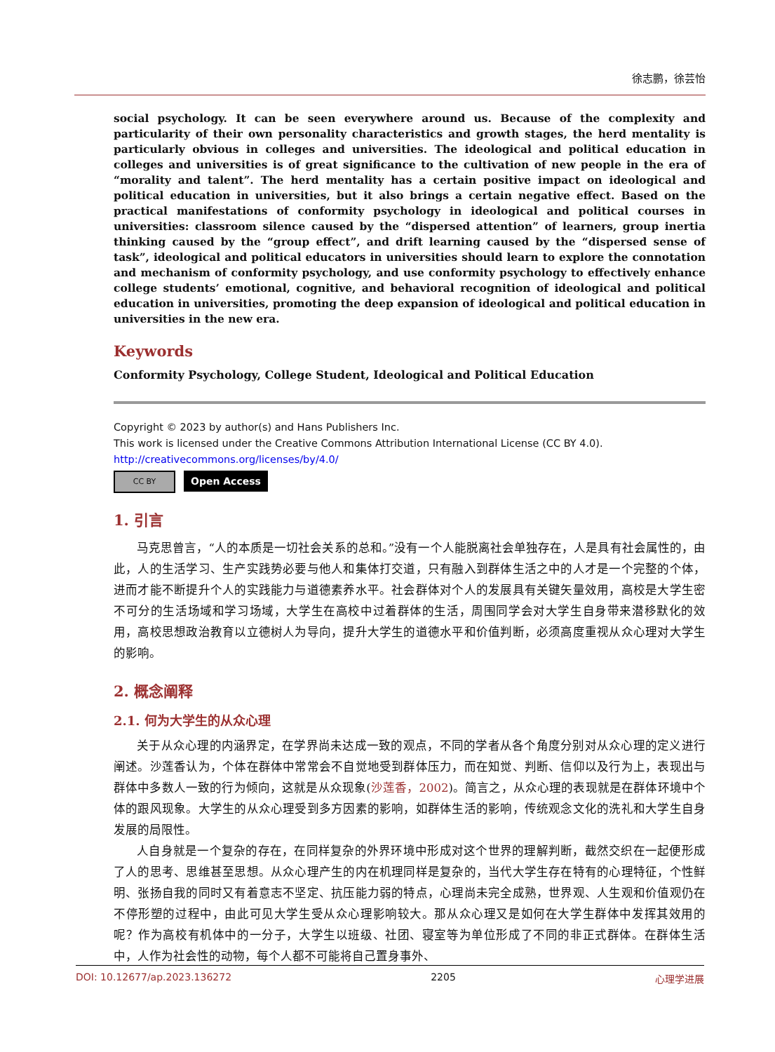徐志鹏，徐芸怡
social psychology. It can be seen everywhere around us. Because of the complexity and particularity of their own personality characteristics and growth stages, the herd mentality is particularly obvious in colleges and universities. The ideological and political education in colleges and universities is of great significance to the cultivation of new people in the era of “morality and talent”. The herd mentality has a certain positive impact on ideological and political education in universities, but it also brings a certain negative effect. Based on the practical manifestations of conformity psychology in ideological and political courses in universities: classroom silence caused by the “dispersed attention” of learners, group inertia thinking caused by the “group effect”, and drift learning caused by the “dispersed sense of task”, ideological and political educators in universities should learn to explore the connotation and mechanism of conformity psychology, and use conformity psychology to effectively enhance college students’ emotional, cognitive, and behavioral recognition of ideological and political education in universities, promoting the deep expansion of ideological and political education in universities in the new era.
Keywords
Conformity Psychology, College Student, Ideological and Political Education
Copyright © 2023 by author(s) and Hans Publishers Inc.
This work is licensed under the Creative Commons Attribution International License (CC BY 4.0).
http://creativecommons.org/licenses/by/4.0/
CC BY
Open Access
1. 引言
马克思曾言，“人的本质是一切社会关系的总和。”没有一个人能脱离社会单独存在，人是具有社会属性的，由此，人的生活学习、生产实践势必要与他人和集体打交道，只有融入到群体生活之中的人才是一个完整的个体，进而才能不断提升个人的实践能力与道德素养水平。社会群体对个人的发展具有关键矢量效用，高校是大学生密不可分的生活场域和学习场域，大学生在高校中过着群体的生活，周围同学会对大学生自身带来潜移默化的效用，高校思想政治教育以立德树人为导向，提升大学生的道德水平和价值判断，必须高度重视从众心理对大学生的影响。
2. 概念阐释
2.1. 何为大学生的从众心理
关于从众心理的内涵界定，在学界尚未达成一致的观点，不同的学者从各个角度分别对从众心理的定义进行阐述。沙莲香认为，个体在群体中常常会不自觉地受到群体压力，而在知觉、判断、信仰以及行为上，表现出与群体中多数人一致的行为倾向，这就是从众现象(沙莲香，2002)。简言之，从众心理的表现就是在群体环境中个体的跟风现象。大学生的从众心理受到多方因素的影响，如群体生活的影响，传统观念文化的洗礼和大学生自身发展的局限性。
人自身就是一个复杂的存在，在同样复杂的外界环境中形成对这个世界的理解判断，截然交织在一起便形成了人的思考、思维甚至思想。从众心理产生的内在机理同样是复杂的，当代大学生存在特有的心理特征，个性鲜明、张扬自我的同时又有着意志不坚定、抗压能力弱的特点，心理尚未完全成熟，世界观、人生观和价值观仍在不停形塑的过程中，由此可见大学生受从众心理影响较大。那从众心理又是如何在大学生群体中发挥其效用的呢？作为高校有机体中的一分子，大学生以班级、社团、寝室等为单位形成了不同的非正式群体。在群体生活中，人作为社会性的动物，每个人都不可能将自己置身事外、
DOI: 10.12677/ap.2023.136272 2205 心理学进展